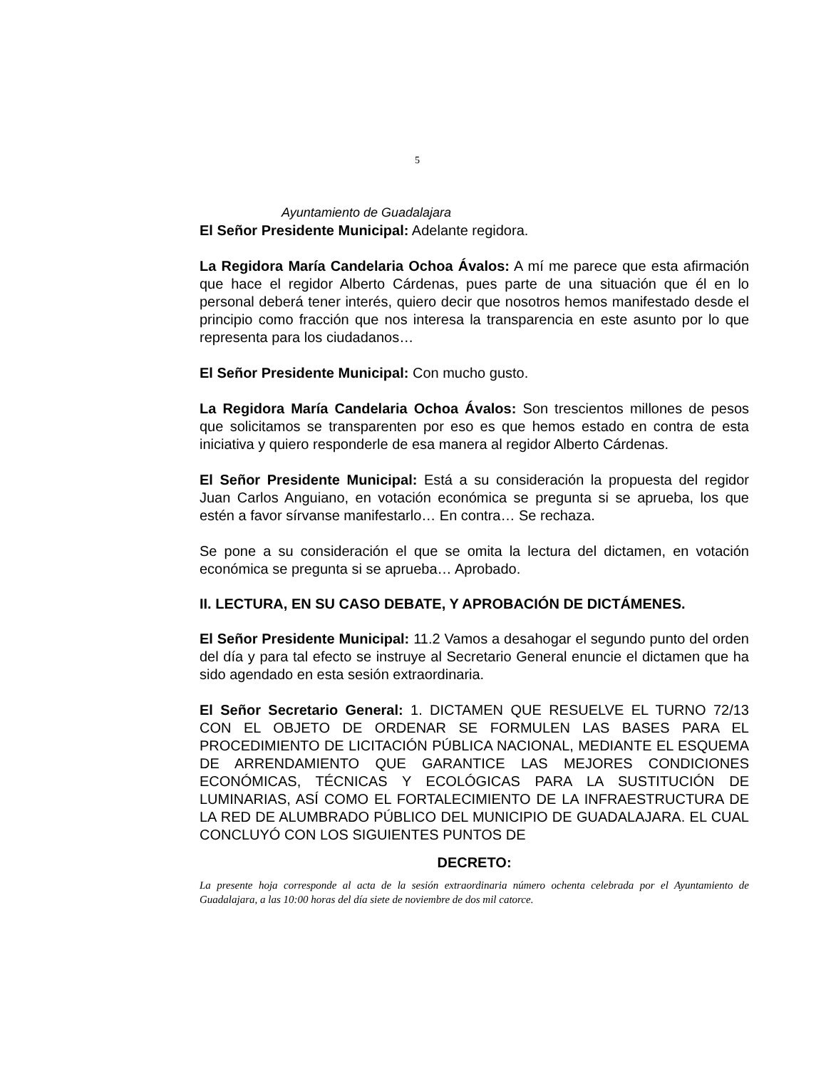5
Ayuntamiento de Guadalajara
El Señor Presidente Municipal: Adelante regidora.
La Regidora María Candelaria Ochoa Ávalos: A mí me parece que esta afirmación que hace el regidor Alberto Cárdenas, pues parte de una situación que él en lo personal deberá tener interés, quiero decir que nosotros hemos manifestado desde el principio como fracción que nos interesa la transparencia en este asunto por lo que representa para los ciudadanos…
El Señor Presidente Municipal: Con mucho gusto.
La Regidora María Candelaria Ochoa Ávalos: Son trescientos millones de pesos que solicitamos se transparenten por eso es que hemos estado en contra de esta iniciativa y quiero responderle de esa manera al regidor Alberto Cárdenas.
El Señor Presidente Municipal: Está a su consideración la propuesta del regidor Juan Carlos Anguiano, en votación económica se pregunta si se aprueba, los que estén a favor sírvanse manifestarlo… En contra… Se rechaza.
Se pone a su consideración el que se omita la lectura del dictamen, en votación económica se pregunta si se aprueba… Aprobado.
II. LECTURA, EN SU CASO DEBATE, Y APROBACIÓN DE DICTÁMENES.
El Señor Presidente Municipal: 11.2 Vamos a desahogar el segundo punto del orden del día y para tal efecto se instruye al Secretario General enuncie el dictamen que ha sido agendado en esta sesión extraordinaria.
El Señor Secretario General: 1. DICTAMEN QUE RESUELVE EL TURNO 72/13 CON EL OBJETO DE ORDENAR SE FORMULEN LAS BASES PARA EL PROCEDIMIENTO DE LICITACIÓN PÚBLICA NACIONAL, MEDIANTE EL ESQUEMA DE ARRENDAMIENTO QUE GARANTICE LAS MEJORES CONDICIONES ECONÓMICAS, TÉCNICAS Y ECOLÓGICAS PARA LA SUSTITUCIÓN DE LUMINARIAS, ASÍ COMO EL FORTALECIMIENTO DE LA INFRAESTRUCTURA DE LA RED DE ALUMBRADO PÚBLICO DEL MUNICIPIO DE GUADALAJARA. EL CUAL CONCLUYÓ CON LOS SIGUIENTES PUNTOS DE
DECRETO:
La presente hoja corresponde al acta de la sesión extraordinaria número ochenta celebrada por el Ayuntamiento de Guadalajara, a las 10:00 horas del día siete de noviembre de dos mil catorce.